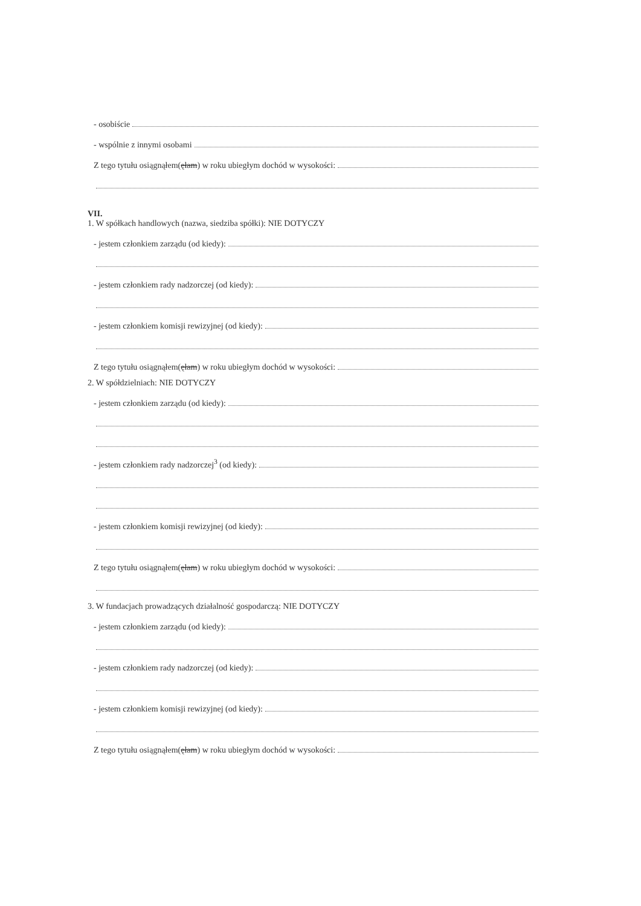- osobiście
- wspólnie z innymi osobami
Z tego tytułu osiągnąłem(ęłam) w roku ubiegłym dochód w wysokości:
VII.
1. W spółkach handlowych (nazwa, siedziba spółki): NIE DOTYCZY
- jestem członkiem zarządu (od kiedy):
- jestem członkiem rady nadzorczej (od kiedy):
- jestem członkiem komisji rewizyjnej (od kiedy):
Z tego tytułu osiągnąłem(ęłam) w roku ubiegłym dochód w wysokości:
2. W spółdzielniach: NIE DOTYCZY
- jestem członkiem zarządu (od kiedy):
- jestem członkiem rady nadzorczej<sup>3</sup> (od kiedy):
- jestem członkiem komisji rewizyjnej (od kiedy):
Z tego tytułu osiągnąłem(ęłam) w roku ubiegłym dochód w wysokości:
3. W fundacjach prowadzących działalność gospodarczą: NIE DOTYCZY
- jestem członkiem zarządu (od kiedy):
- jestem członkiem rady nadzorczej (od kiedy):
- jestem członkiem komisji rewizyjnej (od kiedy):
Z tego tytułu osiągnąłem(ęłam) w roku ubiegłym dochód w wysokości: